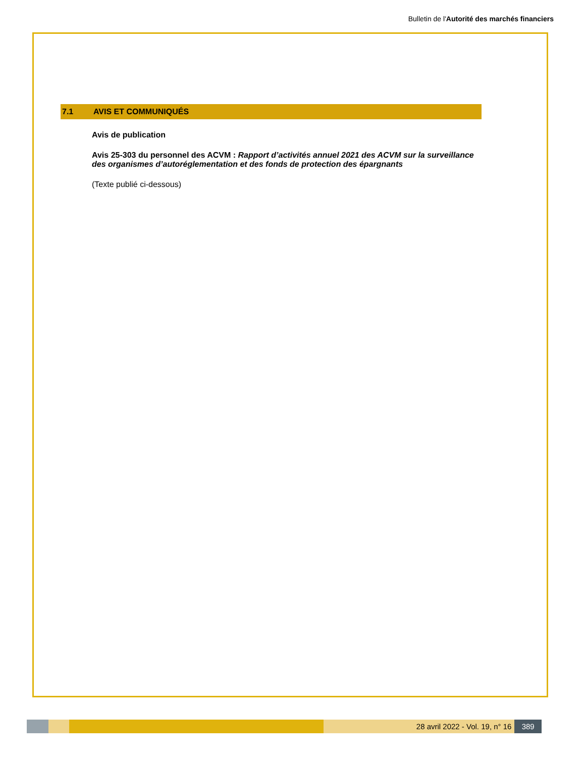Bulletin de l'Autorité des marchés financiers
7.1 AVIS ET COMMUNIQUÉS
Avis de publication
Avis 25-303 du personnel des ACVM : Rapport d’activités annuel 2021 des ACVM sur la surveillance des organismes d’autoréglementation et des fonds de protection des épargnants
(Texte publié ci-dessous)
28 avril 2022 - Vol. 19, n° 16 389